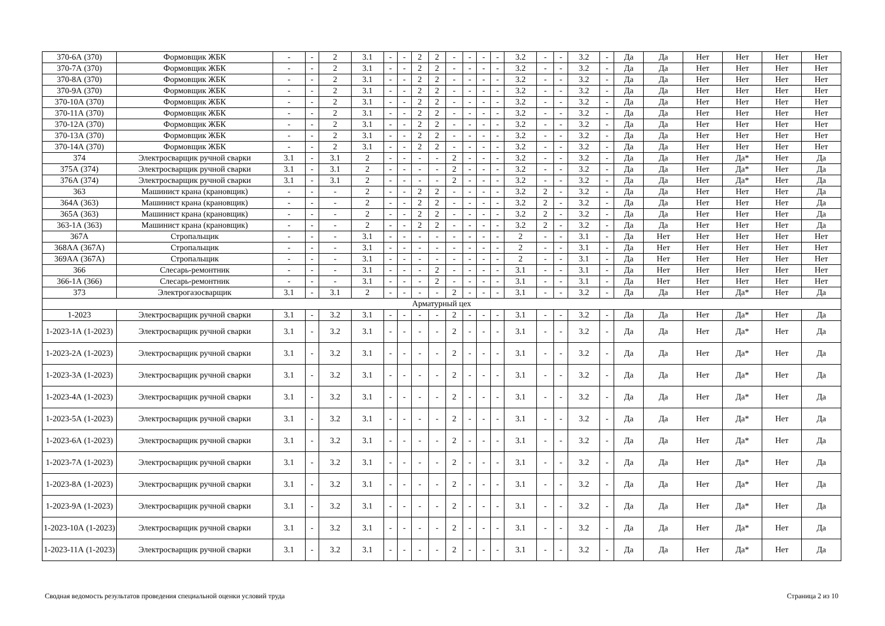| 370-6А (370) | Формовщик ЖБК | - | - | 2 | 3.1 | - | - | 2 | 2 | - | - | - | - | 3.2 | - | - | 3.2 | - | Да | Да | Нет | Нет | Нет | Нет |
| 370-7А (370) | Формовщик ЖБК | - | - | 2 | 3.1 | - | - | 2 | 2 | - | - | - | - | 3.2 | - | - | 3.2 | - | Да | Да | Нет | Нет | Нет | Нет |
| 370-8А (370) | Формовщик ЖБК | - | - | 2 | 3.1 | - | - | 2 | 2 | - | - | - | - | 3.2 | - | - | 3.2 | - | Да | Да | Нет | Нет | Нет | Нет |
| 370-9А (370) | Формовщик ЖБК | - | - | 2 | 3.1 | - | - | 2 | 2 | - | - | - | - | 3.2 | - | - | 3.2 | - | Да | Да | Нет | Нет | Нет | Нет |
| 370-10А (370) | Формовщик ЖБК | - | - | 2 | 3.1 | - | - | 2 | 2 | - | - | - | - | 3.2 | - | - | 3.2 | - | Да | Да | Нет | Нет | Нет | Нет |
| 370-11А (370) | Формовщик ЖБК | - | - | 2 | 3.1 | - | - | 2 | 2 | - | - | - | - | 3.2 | - | - | 3.2 | - | Да | Да | Нет | Нет | Нет | Нет |
| 370-12А (370) | Формовщик ЖБК | - | - | 2 | 3.1 | - | - | 2 | 2 | - | - | - | - | 3.2 | - | - | 3.2 | - | Да | Да | Нет | Нет | Нет | Нет |
| 370-13А (370) | Формовщик ЖБК | - | - | 2 | 3.1 | - | - | 2 | 2 | - | - | - | - | 3.2 | - | - | 3.2 | - | Да | Да | Нет | Нет | Нет | Нет |
| 370-14А (370) | Формовщик ЖБК | - | - | 2 | 3.1 | - | - | 2 | 2 | - | - | - | - | 3.2 | - | - | 3.2 | - | Да | Да | Нет | Нет | Нет | Нет |
| 374 | Электросварщик ручной сварки | 3.1 | - | 3.1 | 2 | - | - | - | - | 2 | - | - | - | 3.2 | - | - | 3.2 | - | Да | Да | Нет | Да* | Нет | Да |
| 375А (374) | Электросварщик ручной сварки | 3.1 | - | 3.1 | 2 | - | - | - | - | 2 | - | - | - | 3.2 | - | - | 3.2 | - | Да | Да | Нет | Да* | Нет | Да |
| 376А (374) | Электросварщик ручной сварки | 3.1 | - | 3.1 | 2 | - | - | - | - | 2 | - | - | - | 3.2 | - | - | 3.2 | - | Да | Да | Нет | Да* | Нет | Да |
| 363 | Машинист крана (крановщик) | - | - | - | 2 | - | - | 2 | 2 | - | - | - | - | 3.2 | 2 | - | 3.2 | - | Да | Да | Нет | Нет | Нет | Да |
| 364А (363) | Машинист крана (крановщик) | - | - | - | 2 | - | - | 2 | 2 | - | - | - | - | 3.2 | 2 | - | 3.2 | - | Да | Да | Нет | Нет | Нет | Да |
| 365А (363) | Машинист крана (крановщик) | - | - | - | 2 | - | - | 2 | 2 | - | - | - | - | 3.2 | 2 | - | 3.2 | - | Да | Да | Нет | Нет | Нет | Да |
| 363-1А (363) | Машинист крана (крановщик) | - | - | - | 2 | - | - | 2 | 2 | - | - | - | - | 3.2 | 2 | - | 3.2 | - | Да | Да | Нет | Нет | Нет | Да |
| 367А | Стропальщик | - | - | - | 3.1 | - | - | - | - | - | - | - | - | 2 | - | - | 3.1 | - | Да | Нет | Нет | Нет | Нет | Нет |
| 368АА (367А) | Стропальщик | - | - | - | 3.1 | - | - | - | - | - | - | - | - | 2 | - | - | 3.1 | - | Да | Нет | Нет | Нет | Нет | Нет |
| 369АА (367А) | Стропальщик | - | - | - | 3.1 | - | - | - | - | - | - | - | - | 2 | - | - | 3.1 | - | Да | Нет | Нет | Нет | Нет | Нет |
| 366 | Слесарь-ремонтник | - | - | - | 3.1 | - | - | - | 2 | - | - | - | - | 3.1 | - | - | 3.1 | - | Да | Нет | Нет | Нет | Нет | Нет |
| 366-1А (366) | Слесарь-ремонтник | - | - | - | 3.1 | - | - | - | 2 | - | - | - | - | 3.1 | - | - | 3.1 | - | Да | Нет | Нет | Нет | Нет | Нет |
| 373 | Электрогазосварщик | 3.1 | - | 3.1 | 2 | - | - | - | - | 2 | - | - | - | 3.1 | - | - | 3.2 | - | Да | Да | Нет | Да* | Нет | Да |
| Арматурный цех | | | | | | | | | | | | | | | | | | | | | | | | |
| 1-2023 | Электросварщик ручной сварки | 3.1 | - | 3.2 | 3.1 | - | - | - | - | 2 | - | - | - | 3.1 | - | - | 3.2 | - | Да | Да | Нет | Да* | Нет | Да |
| 1-2023-1А (1-2023) | Электросварщик ручной сварки | 3.1 | - | 3.2 | 3.1 | - | - | - | - | 2 | - | - | - | 3.1 | - | - | 3.2 | - | Да | Да | Нет | Да* | Нет | Да |
| 1-2023-2А (1-2023) | Электросварщик ручной сварки | 3.1 | - | 3.2 | 3.1 | - | - | - | - | 2 | - | - | - | 3.1 | - | - | 3.2 | - | Да | Да | Нет | Да* | Нет | Да |
| 1-2023-3А (1-2023) | Электросварщик ручной сварки | 3.1 | - | 3.2 | 3.1 | - | - | - | - | 2 | - | - | - | 3.1 | - | - | 3.2 | - | Да | Да | Нет | Да* | Нет | Да |
| 1-2023-4А (1-2023) | Электросварщик ручной сварки | 3.1 | - | 3.2 | 3.1 | - | - | - | - | 2 | - | - | - | 3.1 | - | - | 3.2 | - | Да | Да | Нет | Да* | Нет | Да |
| 1-2023-5А (1-2023) | Электросварщик ручной сварки | 3.1 | - | 3.2 | 3.1 | - | - | - | - | 2 | - | - | - | 3.1 | - | - | 3.2 | - | Да | Да | Нет | Да* | Нет | Да |
| 1-2023-6А (1-2023) | Электросварщик ручной сварки | 3.1 | - | 3.2 | 3.1 | - | - | - | - | 2 | - | - | - | 3.1 | - | - | 3.2 | - | Да | Да | Нет | Да* | Нет | Да |
| 1-2023-7А (1-2023) | Электросварщик ручной сварки | 3.1 | - | 3.2 | 3.1 | - | - | - | - | 2 | - | - | - | 3.1 | - | - | 3.2 | - | Да | Да | Нет | Да* | Нет | Да |
| 1-2023-8А (1-2023) | Электросварщик ручной сварки | 3.1 | - | 3.2 | 3.1 | - | - | - | - | 2 | - | - | - | 3.1 | - | - | 3.2 | - | Да | Да | Нет | Да* | Нет | Да |
| 1-2023-9А (1-2023) | Электросварщик ручной сварки | 3.1 | - | 3.2 | 3.1 | - | - | - | - | 2 | - | - | - | 3.1 | - | - | 3.2 | - | Да | Да | Нет | Да* | Нет | Да |
| 1-2023-10А (1-2023) | Электросварщик ручной сварки | 3.1 | - | 3.2 | 3.1 | - | - | - | - | 2 | - | - | - | 3.1 | - | - | 3.2 | - | Да | Да | Нет | Да* | Нет | Да |
| 1-2023-11А (1-2023) | Электросварщик ручной сварки | 3.1 | - | 3.2 | 3.1 | - | - | - | - | 2 | - | - | - | 3.1 | - | - | 3.2 | - | Да | Да | Нет | Да* | Нет | Да |
Сводная ведомость результатов проведения специальной оценки условий труда Страница 2 из 10